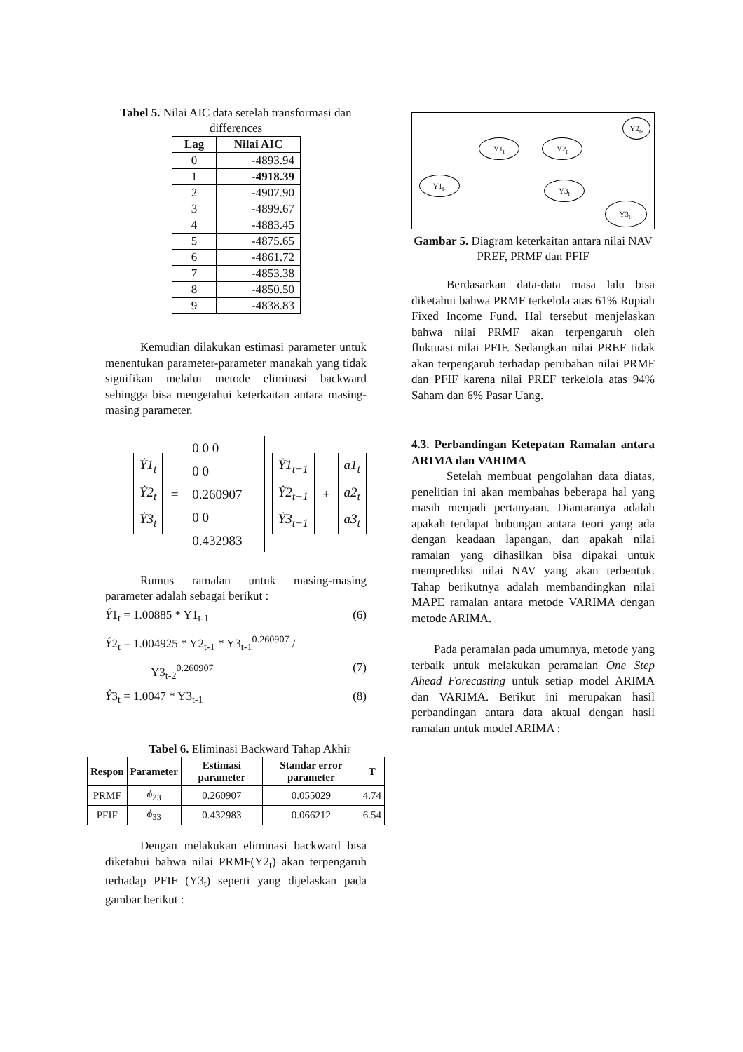Tabel 5. Nilai AIC data setelah transformasi dan differences
| Lag | Nilai AIC |
| --- | --- |
| 0 | -4893.94 |
| 1 | -4918.39 |
| 2 | -4907.90 |
| 3 | -4899.67 |
| 4 | -4883.45 |
| 5 | -4875.65 |
| 6 | -4861.72 |
| 7 | -4853.38 |
| 8 | -4850.50 |
| 9 | -4838.83 |
Kemudian dilakukan estimasi parameter untuk menentukan parameter-parameter manakah yang tidak signifikan melalui metode eliminasi backward sehingga bisa mengetahui keterkaitan antara masing-masing parameter.
Ẏ1<sub>t</sub>
Ẏ2<sub>t</sub>
Ẏ3<sub>t</sub>
=
0 0 0
0 0 0.260907
0 0 0.432983
Ẏ1<sub>t−1</sub>
Ẏ2<sub>t−1</sub>
Ẏ3<sub>t−1</sub>
+
a1<sub>t</sub>
a2<sub>t</sub>
a3<sub>t</sub>
Rumus ramalan untuk masing-masing parameter adalah sebagai berikut :
Ŷ1<sub>t</sub> = 1.00885 * Y1<sub>t-1</sub> (6)
Ŷ2<sub>t</sub> = 1.004925 * Y2<sub>t-1</sub> * Y3<sub>t-1</sub><sup>0.260907</sup> /
Y3<sub>t-2</sub><sup>0.260907</sup> (7)
Ŷ3<sub>t</sub> = 1.0047 * Y3<sub>t-1</sub> (8)
Tabel 6. Eliminasi Backward Tahap Akhir
| Respon | Parameter | Estimasi parameter | Standar error parameter | T |
| --- | --- | --- | --- | --- |
| PRMF | ϕ<sub>23</sub> | 0.260907 | 0.055029 | 4.74 |
| PFIF | ϕ<sub>33</sub> | 0.432983 | 0.066212 | 6.54 |
Dengan melakukan eliminasi backward bisa diketahui bahwa nilai PRMF(Y2<sub>t</sub>) akan terpengaruh terhadap PFIF (Y3<sub>t</sub>) seperti yang dijelaskan pada gambar berikut :
Y2<sub>t-</sub>
Y1<sub>t</sub> Y2<sub>t</sub>
Y1<sub>t-</sub>
Y3<sub>t</sub>
Y3<sub>t-</sub>
Gambar 5. Diagram keterkaitan antara nilai NAV PREF, PRMF dan PFIF
Berdasarkan data-data masa lalu bisa diketahui bahwa PRMF terkelola atas 61% Rupiah Fixed Income Fund. Hal tersebut menjelaskan bahwa nilai PRMF akan terpengaruh oleh fluktuasi nilai PFIF. Sedangkan nilai PREF tidak akan terpengaruh terhadap perubahan nilai PRMF dan PFIF karena nilai PREF terkelola atas 94% Saham dan 6% Pasar Uang.
4.3. Perbandingan Ketepatan Ramalan antara ARIMA dan VARIMA
Setelah membuat pengolahan data diatas, penelitian ini akan membahas beberapa hal yang masih menjadi pertanyaan. Diantaranya adalah apakah terdapat hubungan antara teori yang ada dengan keadaan lapangan, dan apakah nilai ramalan yang dihasilkan bisa dipakai untuk memprediksi nilai NAV yang akan terbentuk. Tahap berikutnya adalah membandingkan nilai MAPE ramalan antara metode VARIMA dengan metode ARIMA.
Pada peramalan pada umumnya, metode yang terbaik untuk melakukan peramalan One Step Ahead Forecasting untuk setiap model ARIMA dan VARIMA. Berikut ini merupakan hasil perbandingan antara data aktual dengan hasil ramalan untuk model ARIMA :